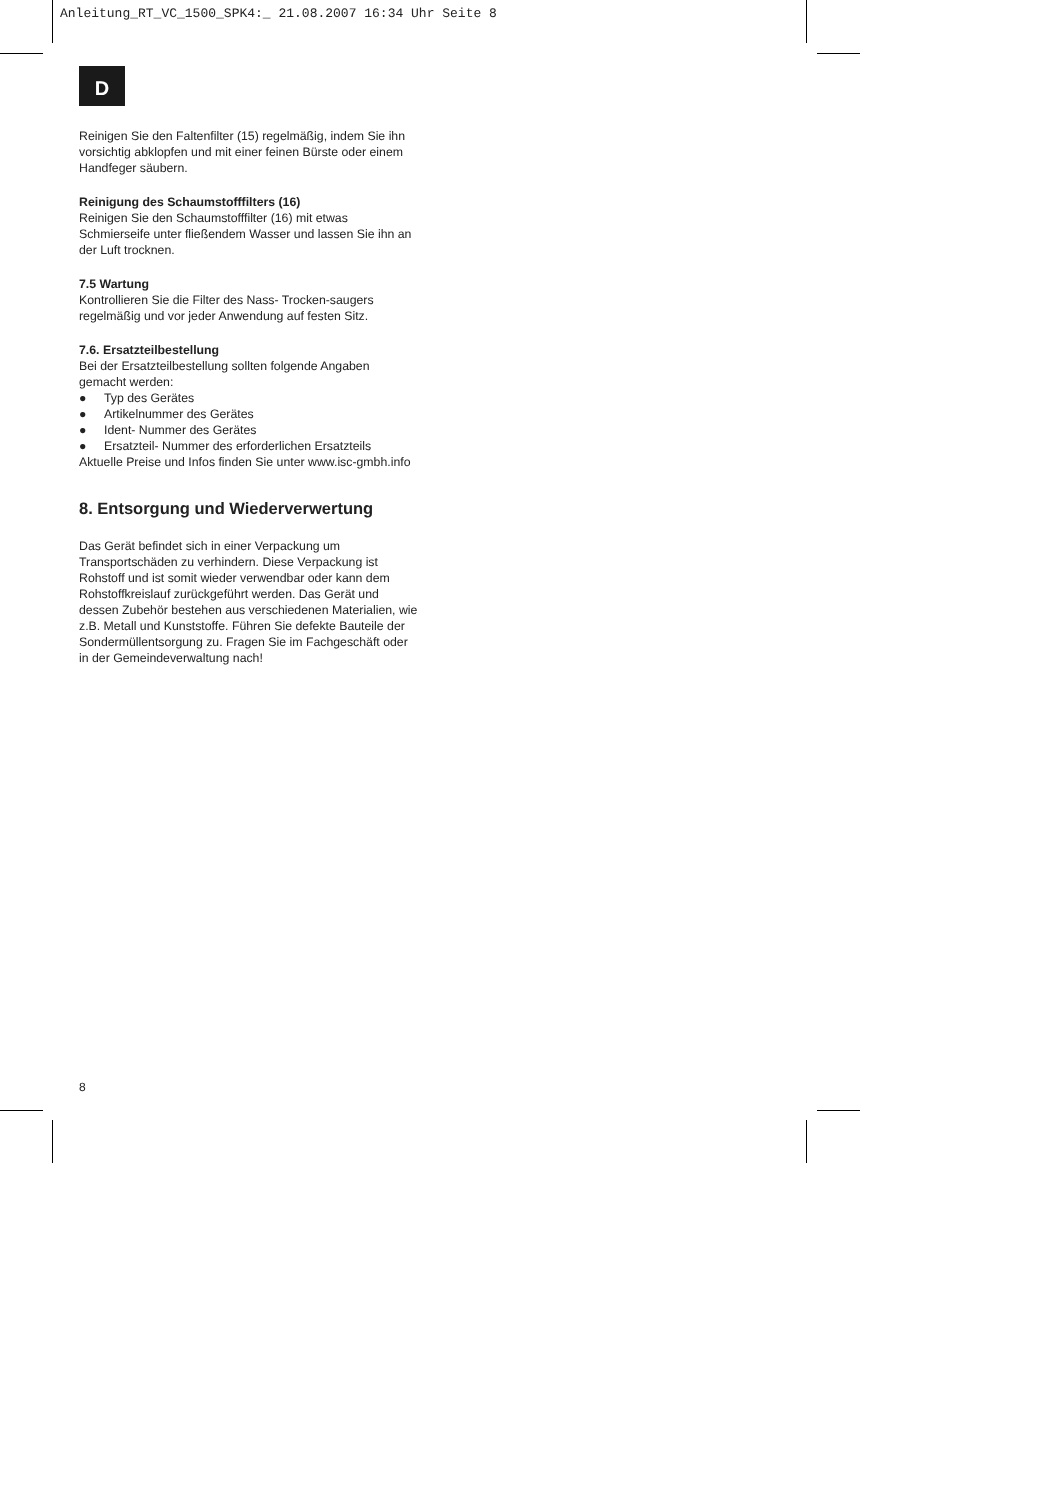Anleitung_RT_VC_1500_SPK4:_ 21.08.2007 16:34 Uhr Seite 8
D
Reinigen Sie den Faltenfilter (15) regelmäßig, indem Sie ihn vorsichtig abklopfen und mit einer feinen Bürste oder einem Handfeger säubern.
Reinigung des Schaumstofffilters (16)
Reinigen Sie den Schaumstofffilter (16) mit etwas Schmierseife unter fließendem Wasser und lassen Sie ihn an der Luft trocknen.
7.5 Wartung
Kontrollieren Sie die Filter des Nass- Trocken-saugers regelmäßig und vor jeder Anwendung auf festen Sitz.
7.6. Ersatzteilbestellung
Bei der Ersatzteilbestellung sollten folgende Angaben gemacht werden:
● Typ des Gerätes
● Artikelnummer des Gerätes
● Ident- Nummer des Gerätes
● Ersatzteil- Nummer des erforderlichen Ersatzteils
Aktuelle Preise und Infos finden Sie unter www.isc-gmbh.info
8. Entsorgung und Wiederverwertung
Das Gerät befindet sich in einer Verpackung um Transportschäden zu verhindern. Diese Verpackung ist Rohstoff und ist somit wieder verwendbar oder kann dem Rohstoffkreislauf zurückgeführt werden. Das Gerät und dessen Zubehör bestehen aus verschiedenen Materialien, wie z.B. Metall und Kunststoffe. Führen Sie defekte Bauteile der Sondermüllentsorgung zu. Fragen Sie im Fachgeschäft oder in der Gemeindeverwaltung nach!
8